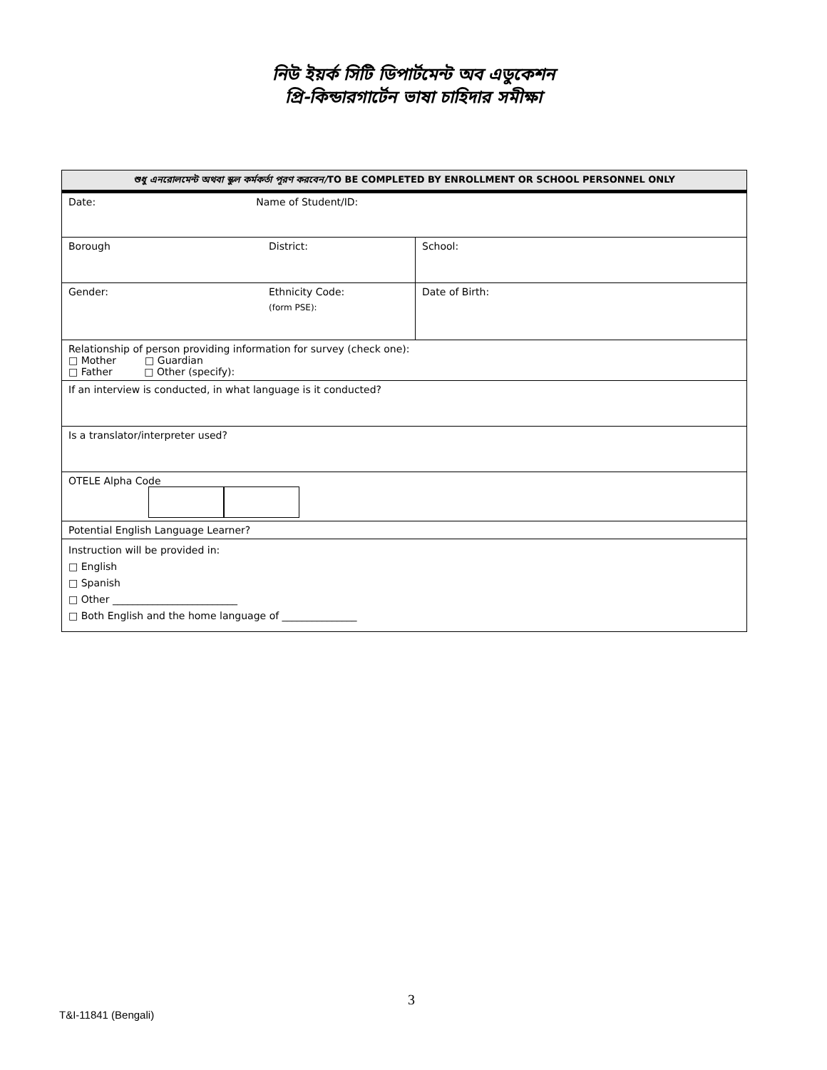নিউ ইয়র্ক সিটি ডিপার্টমেন্ট অব এডুকেশন
প্রি-কিন্ডারগার্টেন ভাষা চাহিদার সমীক্ষা
| শুধু এনরোলমেন্ট অথবা স্কুল কর্মকর্তা পূরণ করবেন/ TO BE COMPLETED BY ENROLLMENT OR SCHOOL PERSONNEL ONLY | | |
| Date: Name of Student/ID: | | |
| Borough | District: | School: |
| Gender: | Ethnicity Code: (form PSE): | Date of Birth: |
| Relationship of person providing information for survey (check one): □ Mother □ Guardian □ Father □ Other (specify): | | |
| If an interview is conducted, in what language is it conducted? | | |
| Is a translator/interpreter used? | | |
| OTELE Alpha Code | | |
| Potential English Language Learner? | | |
| Instruction will be provided in: □ English □ Spanish □ Other _________________________ □ Both English and the home language of _______________ | | |
3
T&I-11841 (Bengali)